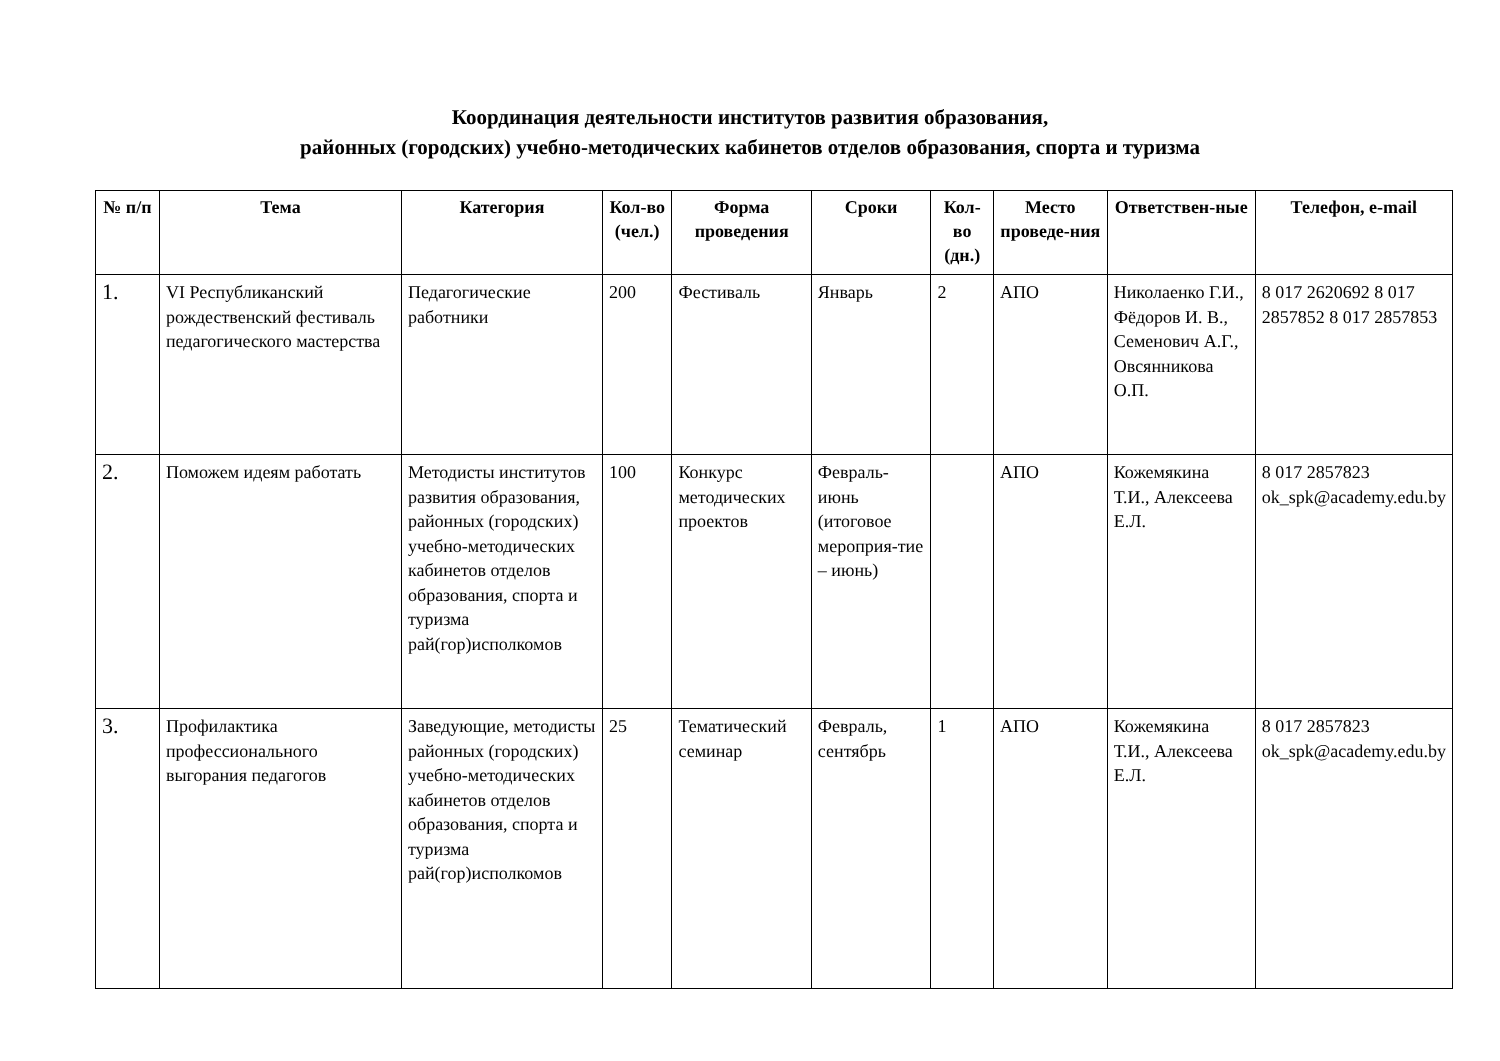Координация деятельности институтов развития образования,
районных (городских) учебно-методических кабинетов отделов образования, спорта и туризма
| № п/п | Тема | Категория | Кол-во (чел.) | Форма проведения | Сроки | Кол-во (дн.) | Место проведе-ния | Ответствен-ные | Телефон, e-mail |
| --- | --- | --- | --- | --- | --- | --- | --- | --- | --- |
| 1. | VI Республиканский рождественский фестиваль педагогического мастерства | Педагогические работники | 200 | Фестиваль | Январь | 2 | АПО | Николаенко Г.И., Фёдоров И. В., Семенович А.Г., Овсянникова О.П. | 8 017 2620692 8 017 2857852 8 017 2857853 |
| 2. | Поможем идеям работать | Методисты институтов развития образования, районных (городских) учебно-методических кабинетов отделов образования, спорта и туризма рай(гор)исполкомов | 100 | Конкурс методических проектов | Февраль-июнь (итоговое мероприя-тие – июнь) | | АПО | Кожемякина Т.И., Алексеева Е.Л. | 8 017 2857823 ok_spk@academy.edu.by |
| 3. | Профилактика профессионального выгорания педагогов | Заведующие, методисты районных (городских) учебно-методических кабинетов отделов образования, спорта и туризма рай(гор)исполкомов | 25 | Тематический семинар | Февраль, сентябрь | 1 | АПО | Кожемякина Т.И., Алексеева Е.Л. | 8 017 2857823 ok_spk@academy.edu.by |